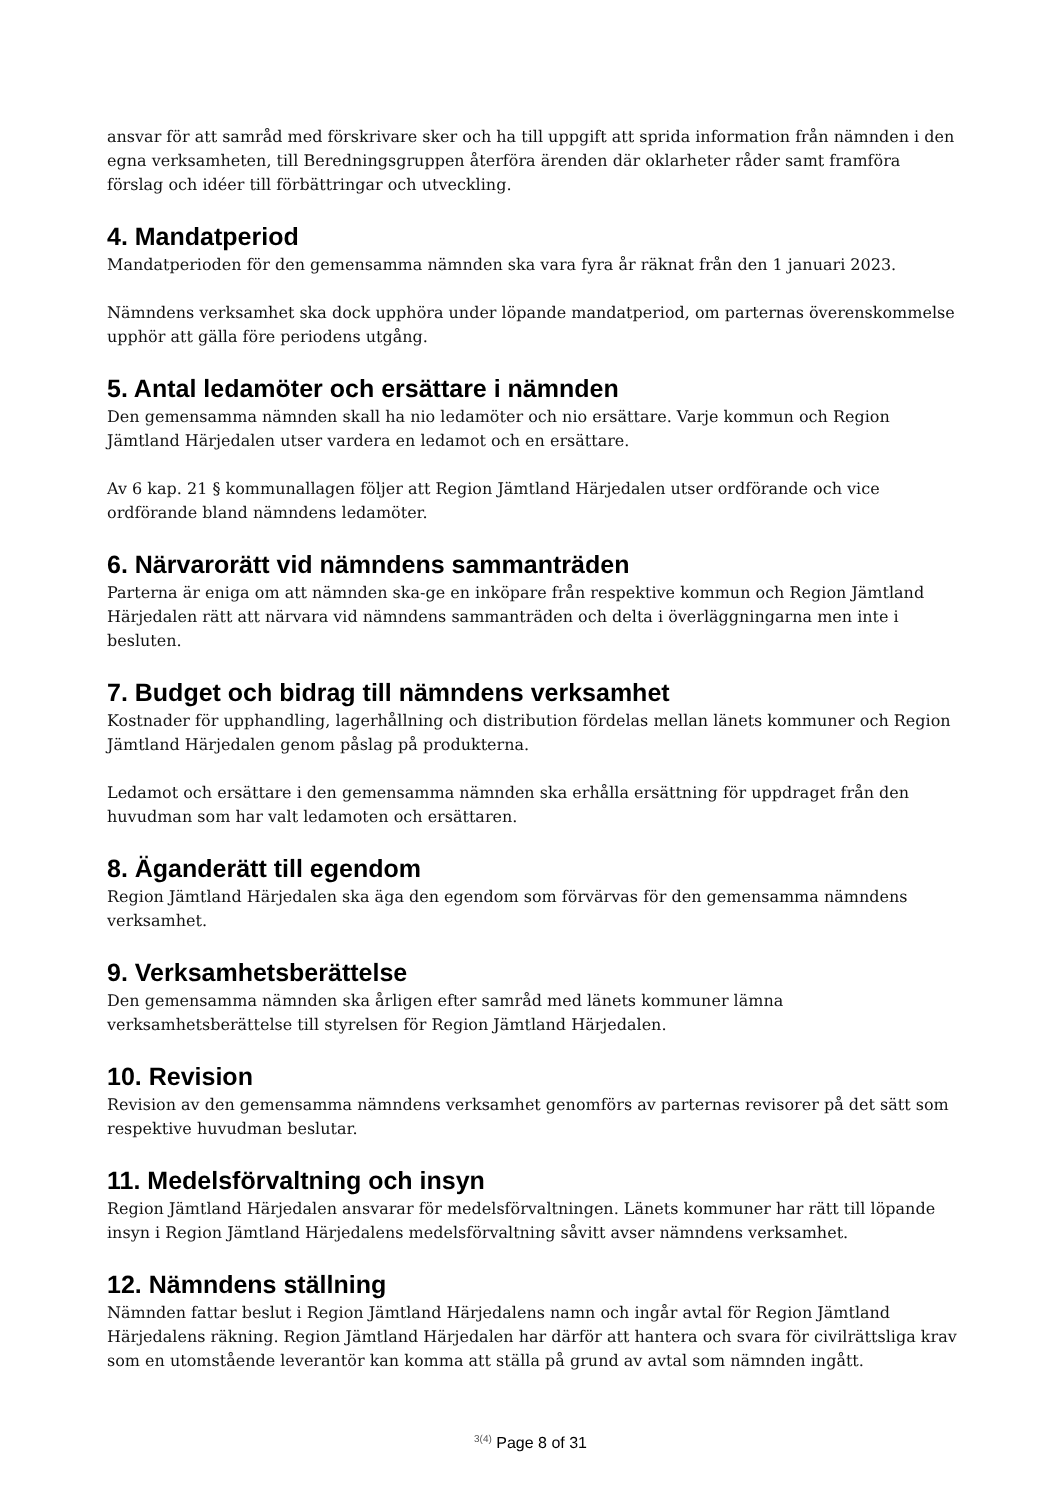ansvar för att samråd med förskrivare sker och ha till uppgift att sprida information från nämnden i den egna verksamheten, till Beredningsgruppen återföra ärenden där oklarheter råder samt framföra förslag och idéer till förbättringar och utveckling.
4. Mandatperiod
Mandatperioden för den gemensamma nämnden ska vara fyra år räknat från den 1 januari 2023.
Nämndens verksamhet ska dock upphöra under löpande mandatperiod, om parternas överenskommelse upphör att gälla före periodens utgång.
5. Antal ledamöter och ersättare i nämnden
Den gemensamma nämnden skall ha nio ledamöter och nio ersättare. Varje kommun och Region Jämtland Härjedalen utser vardera en ledamot och en ersättare.
Av 6 kap. 21 § kommunallagen följer att Region Jämtland Härjedalen utser ordförande och vice ordförande bland nämndens ledamöter.
6. Närvarorätt vid nämndens sammanträden
Parterna är eniga om att nämnden ska-ge en inköpare från respektive kommun och Region Jämtland Härjedalen rätt att närvara vid nämndens sammanträden och delta i överläggningarna men inte i besluten.
7. Budget och bidrag till nämndens verksamhet
Kostnader för upphandling, lagerhållning och distribution fördelas mellan länets kommuner och Region Jämtland Härjedalen genom påslag på produkterna.
Ledamot och ersättare i den gemensamma nämnden ska erhålla ersättning för uppdraget från den huvudman som har valt ledamoten och ersättaren.
8. Äganderätt till egendom
Region Jämtland Härjedalen ska äga den egendom som förvärvas för den gemensamma nämndens verksamhet.
9. Verksamhetsberättelse
Den gemensamma nämnden ska årligen efter samråd med länets kommuner lämna verksamhetsberättelse till styrelsen för Region Jämtland Härjedalen.
10. Revision
Revision av den gemensamma nämndens verksamhet genomförs av parternas revisorer på det sätt som respektive huvudman beslutar.
11. Medelsförvaltning och insyn
Region Jämtland Härjedalen ansvarar för medelsförvaltningen. Länets kommuner har rätt till löpande insyn i Region Jämtland Härjedalens medelsförvaltning såvitt avser nämndens verksamhet.
12. Nämndens ställning
Nämnden fattar beslut i Region Jämtland Härjedalens namn och ingår avtal för Region Jämtland Härjedalens räkning. Region Jämtland Härjedalen har därför att hantera och svara för civilrättsliga krav som en utomstående leverantör kan komma att ställa på grund av avtal som nämnden ingått.
<sup>3(4)</sup> Page 8 of 31